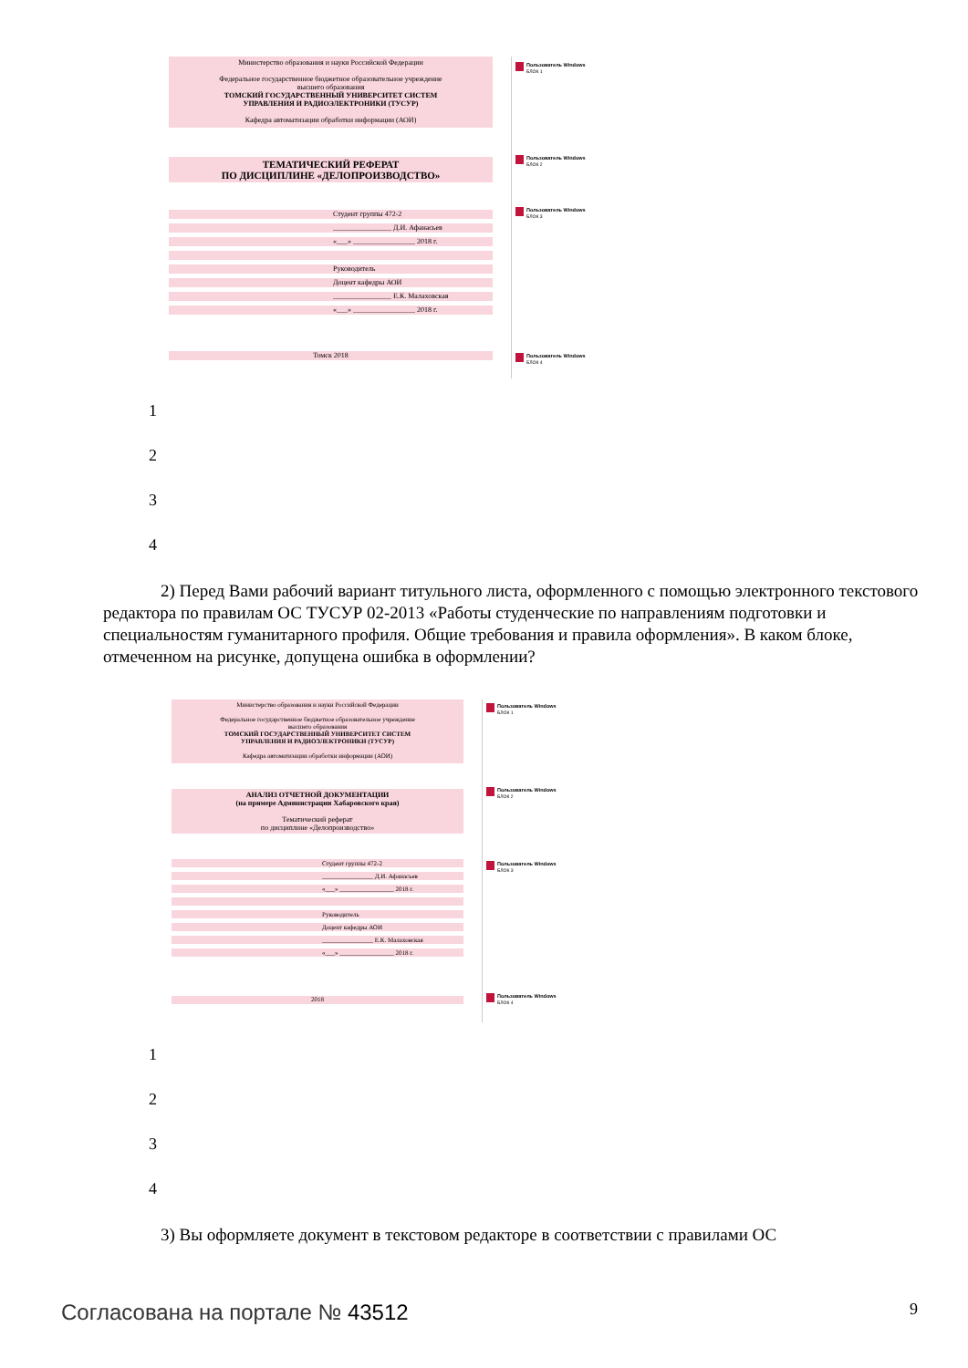Пользователь Windows
БЛОК 1
Пользователь Windows
БЛОК 2
Пользователь Windows
БЛОК 3
Пользователь Windows
БЛОК 4
Министерство образования и науки Российской Федерации
Федеральное государственное бюджетное образовательное учреждение
высшего образования
ТОМСКИЙ ГОСУДАРСТВЕННЫЙ УНИВЕРСИТЕТ СИСТЕМ
УПРАВЛЕНИЯ И РАДИОЭЛЕКТРОНИКИ (ТУСУР)
Кафедра автоматизации обработки информации (АОИ)
ТЕМАТИЧЕСКИЙ РЕФЕРАТ
ПО ДИСЦИПЛИНЕ «ДЕЛОПРОИЗВОДСТВО»
Студент группы 472-2
________________ Д.И. Афанасьев
«___» _________________ 2018 г.
Руководитель
Доцент кафедры АОИ
________________ Е.К. Малаховская
«___» _________________ 2018 г.
Томск 2018
1
2
3
4
2) Перед Вами рабочий вариант титульного листа, оформленного с помощью электронного текстового редактора по правилам ОС ТУСУР 02-2013 «Работы студенческие по направлениям подготовки и специальностям гуманитарного профиля. Общие требования и правила оформления». В каком блоке, отмеченном на рисунке, допущена ошибка в оформлении?
Пользователь Windows
БЛОК 1
Пользователь Windows
БЛОК 2
Пользователь Windows
БЛОК 3
Пользователь Windows
БЛОК 4
Министерство образования и науки Российской Федерации
Федеральное государственное бюджетное образовательное учреждение
высшего образования
ТОМСКИЙ ГОСУДАРСТВЕННЫЙ УНИВЕРСИТЕТ СИСТЕМ
УПРАВЛЕНИЯ И РАДИОЭЛЕКТРОНИКИ (ТУСУР)
Кафедра автоматизации обработки информации (АОИ)
АНАЛИЗ ОТЧЕТНОЙ ДОКУМЕНТАЦИИ
(на примере Администрации Хабаровского края)
Тематический реферат
по дисциплине «Делопроизводство»
Студент группы 472-2
________________ Д.И. Афанасьев
«___» _________________ 2018 г.
Руководитель
Доцент кафедры АОИ
________________ Е.К. Малаховская
«___» _________________ 2018 г.
2018
1
2
3
4
3) Вы оформляете документ в текстовом редакторе в соответствии с правилами ОС
Согласована на портале № 43512 9